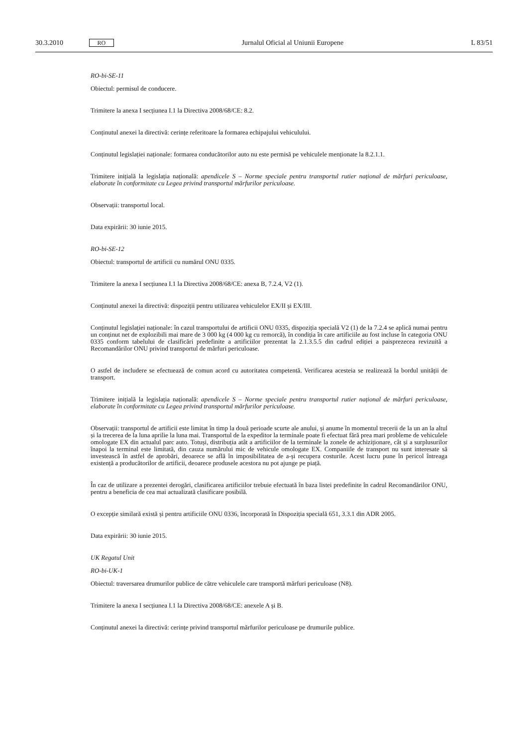30.3.2010 RO Jurnalul Oficial al Uniunii Europene L 83/51
RO-bi-SE-11
Obiectul: permisul de conducere.
Trimitere la anexa I secțiunea I.1 la Directiva 2008/68/CE: 8.2.
Conținutul anexei la directivă: cerințe referitoare la formarea echipajului vehiculului.
Conținutul legislației naționale: formarea conducătorilor auto nu este permisă pe vehiculele menționate la 8.2.1.1.
Trimitere inițială la legislația națională: apendicele S – Norme speciale pentru transportul rutier național de mărfuri periculoase, elaborate în conformitate cu Legea privind transportul mărfurilor periculoase.
Observații: transportul local.
Data expirării: 30 iunie 2015.
RO-bi-SE-12
Obiectul: transportul de artificii cu numărul ONU 0335.
Trimitere la anexa I secțiunea I.1 la Directiva 2008/68/CE: anexa B, 7.2.4, V2 (1).
Conținutul anexei la directivă: dispoziții pentru utilizarea vehiculelor EX/II și EX/III.
Conținutul legislației naționale: în cazul transportului de artificii ONU 0335, dispoziția specială V2 (1) de la 7.2.4 se aplică numai pentru un conținut net de explozibili mai mare de 3 000 kg (4 000 kg cu remorcă), în condiția în care artificiile au fost incluse în categoria ONU 0335 conform tabelului de clasificări predefinite a artificiilor prezentat la 2.1.3.5.5 din cadrul ediției a paisprezecea revizuită a Recomandărilor ONU privind transportul de mărfuri periculoase.
O astfel de includere se efectuează de comun acord cu autoritatea competentă. Verificarea acesteia se realizează la bordul unității de transport.
Trimitere inițială la legislația națională: apendicele S – Norme speciale pentru transportul rutier național de mărfuri periculoase, elaborate în conformitate cu Legea privind transportul mărfurilor periculoase.
Observații: transportul de artificii este limitat în timp la două perioade scurte ale anului, și anume în momentul trecerii de la un an la altul și la trecerea de la luna aprilie la luna mai. Transportul de la expeditor la terminale poate fi efectuat fără prea mari probleme de vehiculele omologate EX din actualul parc auto. Totuși, distribuția atât a artificiilor de la terminale la zonele de achiziționare, cât și a surplusurilor înapoi la terminal este limitată, din cauza numărului mic de vehicule omologate EX. Companiile de transport nu sunt interesate să investească în astfel de aprobări, deoarece se află în imposibilitatea de a-și recupera costurile. Acest lucru pune în pericol întreaga existență a producătorilor de artificii, deoarece produsele acestora nu pot ajunge pe piață.
În caz de utilizare a prezentei derogări, clasificarea artificiilor trebuie efectuată în baza listei predefinite în cadrul Recomandărilor ONU, pentru a beneficia de cea mai actualizată clasificare posibilă.
O excepție similară există și pentru artificiile ONU 0336, încorporată în Dispoziția specială 651, 3.3.1 din ADR 2005.
Data expirării: 30 iunie 2015.
UK Regatul Unit
RO-bi-UK-1
Obiectul: traversarea drumurilor publice de către vehiculele care transportă mărfuri periculoase (N8).
Trimitere la anexa I secțiunea I.1 la Directiva 2008/68/CE: anexele A și B.
Conținutul anexei la directivă: cerințe privind transportul mărfurilor periculoase pe drumurile publice.